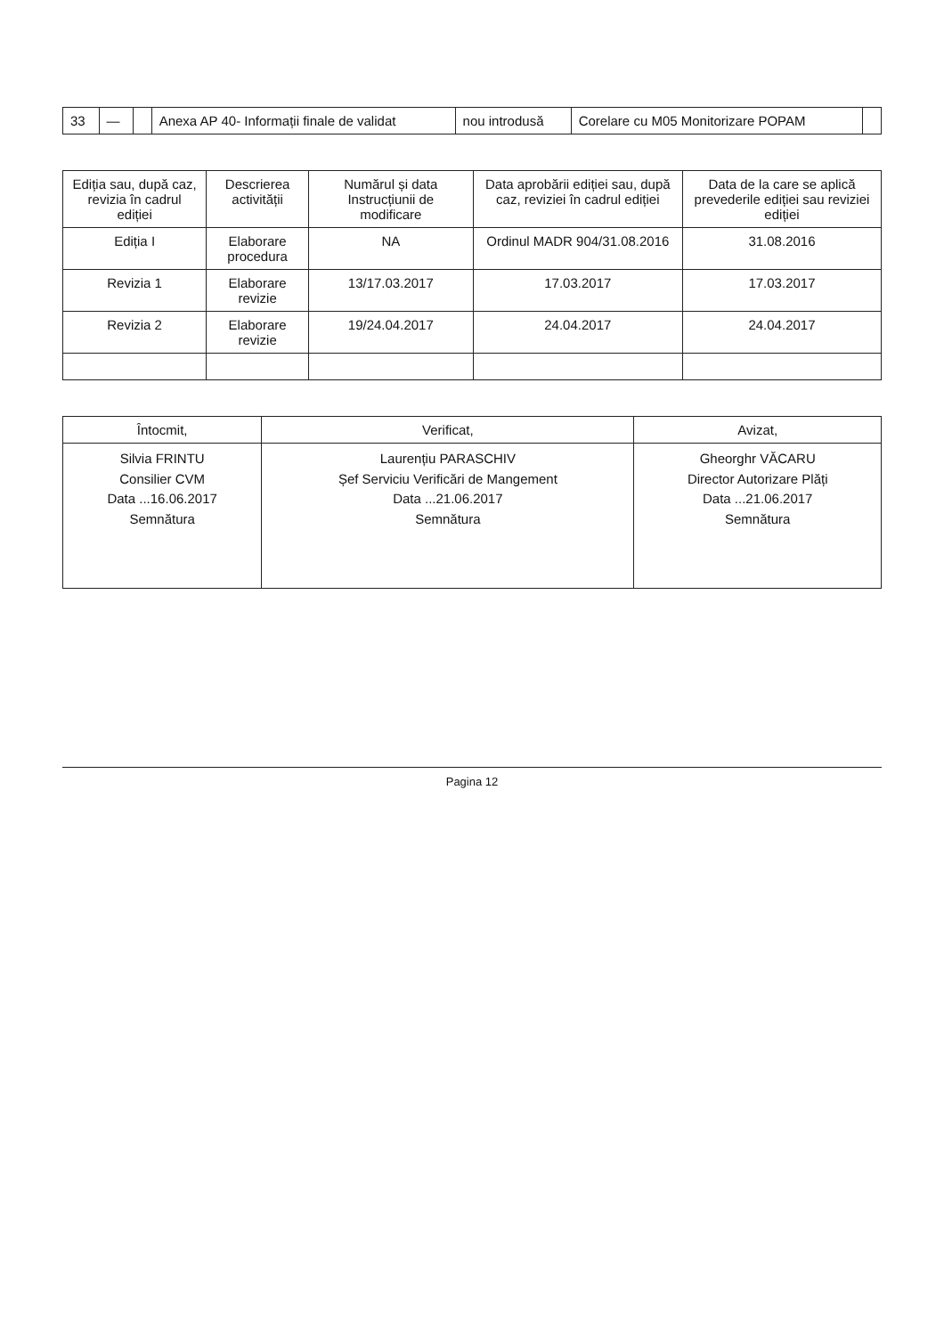| 33 | — | | Anexa AP 40- Informații finale de validat | nou introdusă | Corelare cu M05 Monitorizare POPAM | |
| Ediția sau, după caz, revizia în cadrul ediției | Descrierea activității | Numărul și data Instrucțiunii de modificare | Data aprobării ediției sau, după caz, reviziei în cadrul ediției | Data de la care se aplică prevederile ediției sau reviziei ediției |
| --- | --- | --- | --- | --- |
| Ediția I | Elaborare procedura | NA | Ordinul MADR 904/31.08.2016 | 31.08.2016 |
| Revizia 1 | Elaborare revizie | 13/17.03.2017 | 17.03.2017 | 17.03.2017 |
| Revizia 2 | Elaborare revizie | 19/24.04.2017 | 24.04.2017 | 24.04.2017 |
| Întocmit, | Verificat, | Avizat, |
| --- | --- | --- |
| Silvia FRINTU Consilier CVM Data ...16.06.2017 Semnătura | Laurențiu PARASCHIV Șef Serviciu Verificări de Mangement Data ...21.06.2017 Semnătura | Gheorghr VĂCARU Director Autorizare Plăți Data ...21.06.2017 Semnătura |
Pagina 12